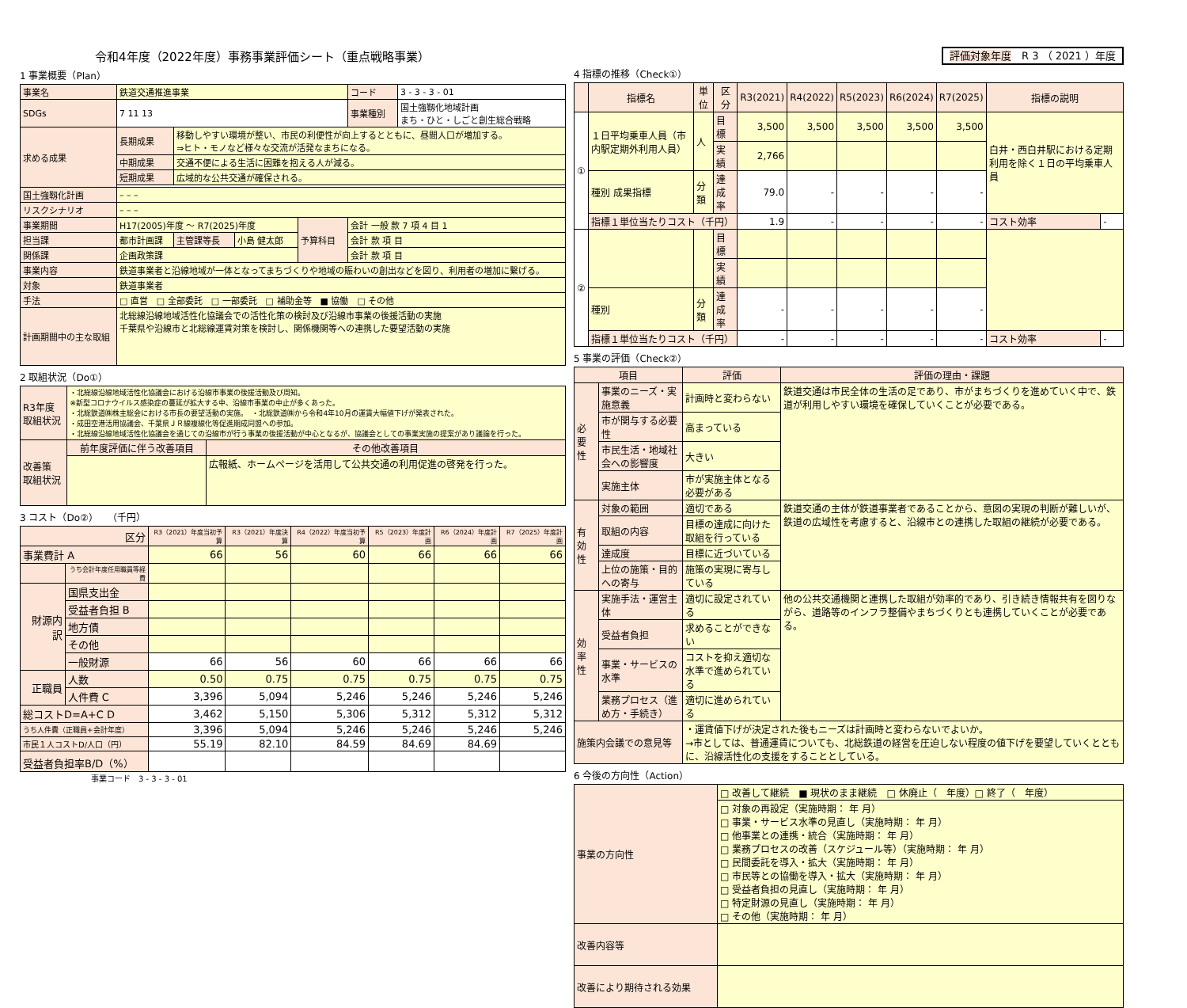令和4年度（2022年度）事務事業評価シート（重点戦略事業）
1 事業概要（Plan）
| 事業名 | 鉄道交通推進事業 | | | | | コード | 3 - 3 - 3 - 01 |
| SDGs | 7 11 13 | | | | | 事業種別 | 国土強靱化地域計画 まち・ひと・しごと創生総合戦略 |
| 求める成果 | 長期成果 | 移動しやすい環境が整い、市民の利便性が向上するとともに、昼間人口が増加する。 ⇒ヒト・モノなど様々な交流が活発なまちになる。 | | | | | |
| | 中期成果 | 交通不便による生活に困難を抱える人が減る。 | | | | | |
| | 短期成果 | 広域的な公共交通が確保される。 | | | | | |
| 国土強靱化計画 | – – – | | | | | | |
| リスクシナリオ | – – – | | | | | | |
| 事業期間 | H17(2005)年度 ～ R7(2025)年度 | | | 予算科目 | 会計 一般 款 7 項 4 目 1 | | |
| 担当課 | 都市計画課 | 主管課等長 | 小島 健太郎 | | 会計 款 項 目 | | |
| 関係課 | 企画政策課 | | | | 会計 款 項 目 | | |
| 事業内容 | 鉄道事業者と沿線地域が一体となってまちづくりや地域の賑わいの創出などを図り、利用者の増加に繋げる。 | | | | | | |
| 対象 | 鉄道事業者 | | | | | | |
| 手法 | □ 直営 □ 全部委託 □ 一部委託 □ 補助金等 ■ 協働 □ その他 | | | | | | |
| 計画期間中の主な取組 | 北総線沿線地域活性化協議会での活性化策の検討及び沿線市事業の後援活動の実施 千葉県や沿線市と北総線運賃対策を検討し、関係機関等への連携した要望活動の実施 | | | | | | |
2 取組状況（Do①）
| R3年度 取組状況 | ・北総線沿線地域活性化協議会における沿線市事業の後援活動及び周知。 ※新型コロナウイルス感染症の蔓延が拡大する中、沿線市事業の中止が多くあった。 ・北総鉄道㈱株主総会における市長の要望活動の実施。 ・北総鉄道㈱から令和4年10月の運賃大幅値下げが発表された。 ・成田空港活用協議会、千葉県ＪＲ線複線化等促進期成同盟への参加。 ・北総線沿線地域活性化協議会を通じての沿線市が行う事業の後援活動が中心となるが、協議会としての事業実施の提案があり議論を行った。 | |
| 改善策 取組状況 | 前年度評価に伴う改善項目 | その他改善項目 |
| | | 広報紙、ホームページを活用して公共交通の利用促進の啓発を行った。 |
3 コスト（Do②）　（千円）
| 区分 | | R3（2021）年度当初予算 | R3（2021）年度決算 | R4（2022）年度当初予算 | R5（2023）年度計画 | R6（2024）年度計画 | R7（2025）年度計画 |
| --- | --- | --- | --- | --- | --- | --- | --- |
| 事業費計 A | | 66 | 56 | 60 | 66 | 66 | 66 |
| | うち会計年度任用職員等経費 | | | | | | |
| 財源内訳 | 国県支出金 | | | | | | |
| | 受益者負担 B | | | | | | |
| | 地方債 | | | | | | |
| | その他 | | | | | | |
| | 一般財源 | 66 | 56 | 60 | 66 | 66 | 66 |
| 正職員 | 人数 | 0.50 | 0.75 | 0.75 | 0.75 | 0.75 | 0.75 |
| | 人件費 C | 3,396 | 5,094 | 5,246 | 5,246 | 5,246 | 5,246 |
| 総コストD=A+C D | | 3,462 | 5,150 | 5,306 | 5,312 | 5,312 | 5,312 |
| うち人件費（正職員+会計年度） | | 3,396 | 5,094 | 5,246 | 5,246 | 5,246 | 5,246 |
| 市民１人コストD/人口（円） | | 55.19 | 82.10 | 84.59 | 84.69 | 84.69 | |
| 受益者負担率B/D（%） | | | | | | | |
事業コード　3 - 3 - 3 - 01
評価対象年度　R 3 （ 2021 ）年度
4 指標の推移（Check①）
| | 指標名 | 単位 | 区分 | R3(2021) | R4(2022) | R5(2023) | R6(2024) | R7(2025) | 指標の説明 | |
| --- | --- | --- | --- | --- | --- | --- | --- | --- | --- | --- |
| ① | １日平均乗車人員（市内駅定期外利用人員） | 人 | 目標 | 3,500 | 3,500 | 3,500 | 3,500 | 3,500 | 白井・西白井駅における定期利用を除く１日の平均乗車人員 | |
| | | | 実績 | 2,766 | | | | | | |
| | 種別 成果指標 | 分類 | 達成率 | 79.0 | - | - | - | - | | |
| | 指標１単位当たりコスト（千円） | | | 1.9 | - | - | - | - | コスト効率 | - |
| ② | | | 目標 | | | | | | | |
| | | | 実績 | | | | | | | |
| | 種別 | 分類 | 達成率 | - | - | - | - | - | | |
| | 指標１単位当たりコスト（千円） | | | - | - | - | - | - | コスト効率 | - |
5 事業の評価（Check②）
| 項目 | | 評価 | 評価の理由・課題 |
| --- | --- | --- | --- |
| 必要性 | 事業のニーズ・実施意義 | 計画時と変わらない | 鉄道交通は市民全体の生活の足であり、市がまちづくりを進めていく中で、鉄道が利用しやすい環境を確保していくことが必要である。 |
| | 市が関与する必要性 | 高まっている | |
| | 市民生活・地域社会への影響度 | 大きい | |
| | 実施主体 | 市が実施主体となる必要がある | |
| 有効性 | 対象の範囲 | 適切である | 鉄道交通の主体が鉄道事業者であることから、意図の実現の判断が難しいが、鉄道の広域性を考慮すると、沿線市との連携した取組の継続が必要である。 |
| | 取組の内容 | 目標の達成に向けた取組を行っている | |
| | 達成度 | 目標に近づいている | |
| | 上位の施策・目的への寄与 | 施策の実現に寄与している | |
| 効率性 | 実施手法・運営主体 | 適切に設定されている | 他の公共交通機関と連携した取組が効率的であり、引き続き情報共有を図りながら、道路等のインフラ整備やまちづくりとも連携していくことが必要である。 |
| | 受益者負担 | 求めることができない | |
| | 事業・サービスの水準 | コストを抑え適切な水準で進められている | |
| | 業務プロセス（進め方・手続き） | 適切に進められている | |
| 施策内会議での意見等 | | ・運賃値下げが決定された後もニーズは計画時と変わらないでよいか。 →市としては、普通運賃についても、北総鉄道の経営を圧迫しない程度の値下げを要望していくとともに、沿線活性化の支援をすることとしている。 | |
6 今後の方向性（Action）
| 事業の方向性 | □ 改善して継続 ■ 現状のまま継続 □ 休廃止（ 年度）□ 終了（ 年度） |
| | □ 対象の再設定（実施時期： 年 月） □ 事業・サービス水準の見直し（実施時期： 年 月） □ 他事業との連携・統合（実施時期： 年 月） □ 業務プロセスの改善（スケジュール等）（実施時期： 年 月） □ 民間委託を導入・拡大（実施時期： 年 月） □ 市民等との協働を導入・拡大（実施時期： 年 月） □ 受益者負担の見直し（実施時期： 年 月） □ 特定財源の見直し（実施時期： 年 月） □ その他（実施時期： 年 月） |
| 改善内容等 | |
| 改善により期待される効果 | |